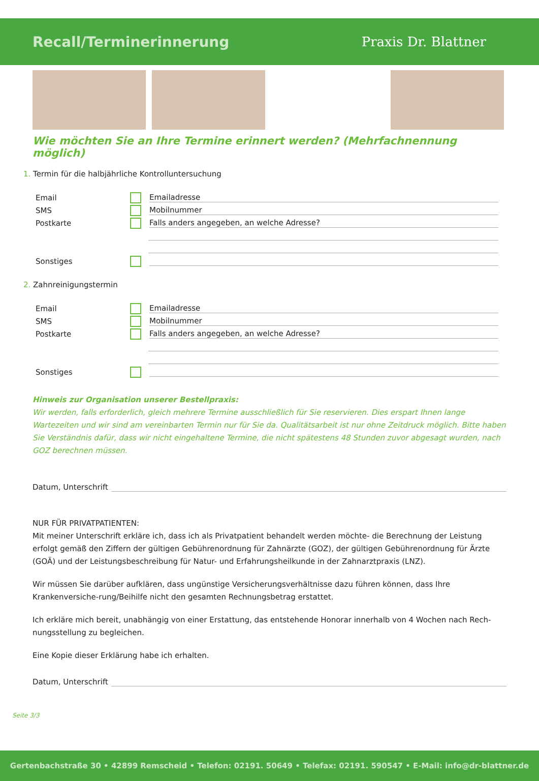Recall/Terminerinnerung Praxis Dr. Blattner
Wie möchten Sie an Ihre Termine erinnert werden? (Mehrfachnennung möglich)
1. Termin für die halbjährliche Kontrolluntersuchung
Email Emailadresse
SMS Mobilnummer
Postkarte Falls anders angegeben, an welche Adresse?
Sonstiges
2. Zahnreinigungstermin
Email Emailadresse
SMS Mobilnummer
Postkarte Falls anders angegeben, an welche Adresse?
Sonstiges
Hinweis zur Organisation unserer Bestellpraxis:
Wir werden, falls erforderlich, gleich mehrere Termine ausschließlich für Sie reservieren. Dies erspart Ihnen lange Wartezeiten und wir sind am vereinbarten Termin nur für Sie da. Qualitätsarbeit ist nur ohne Zeitdruck möglich. Bitte haben Sie Verständnis dafür, dass wir nicht eingehaltene Termine, die nicht spätestens 48 Stunden zuvor abgesagt wurden, nach GOZ berechnen müssen.
Datum, Unterschrift
NUR FÜR PRIVATPATIENTEN:
Mit meiner Unterschrift erkläre ich, dass ich als Privatpatient behandelt werden möchte- die Berechnung der Leistung erfolgt gemäß den Ziffern der gültigen Gebührenordnung für Zahnärzte (GOZ), der gültigen Gebührenordnung für Ärzte (GOÄ) und der Leistungsbeschreibung für Natur- und Erfahrungsheilkunde in der Zahnarztpraxis (LNZ).
Wir müssen Sie darüber aufklären, dass ungünstige Versicherungsverhältnisse dazu führen können, dass Ihre Krankenversiche-rung/Beihilfe nicht den gesamten Rechnungsbetrag erstattet.
Ich erkläre mich bereit, unabhängig von einer Erstattung, das entstehende Honorar innerhalb von 4 Wochen nach Rech-nungsstellung zu begleichen.
Eine Kopie dieser Erklärung habe ich erhalten.
Datum, Unterschrift
Seite 3/3
Gertenbachstraße 30 • 42899 Remscheid • Telefon: 02191. 50649 • Telefax: 02191. 590547 • E-Mail: info@dr-blattner.de